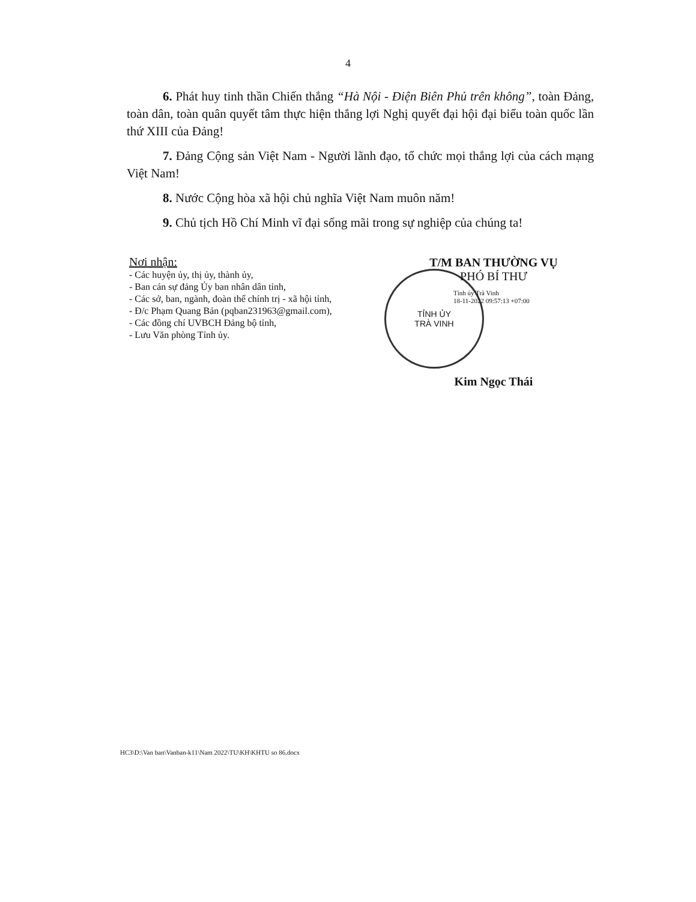4
6. Phát huy tinh thần Chiến thắng “Hà Nội - Điện Biên Phủ trên không”, toàn Đảng, toàn dân, toàn quân quyết tâm thực hiện thắng lợi Nghị quyết đại hội đại biểu toàn quốc lần thứ XIII của Đảng!
7. Đảng Cộng sản Việt Nam - Người lãnh đạo, tổ chức mọi thắng lợi của cách mạng Việt Nam!
8. Nước Cộng hòa xã hội chủ nghĩa Việt Nam muôn năm!
9. Chủ tịch Hồ Chí Minh vĩ đại sống mãi trong sự nghiệp của chúng ta!
Nơi nhận:
- Các huyện ủy, thị ủy, thành ủy,
- Ban cán sự đảng Ủy ban nhân dân tỉnh,
- Các sở, ban, ngành, đoàn thể chính trị - xã hội tỉnh,
- Đ/c Phạm Quang Bản (pqban231963@gmail.com),
- Các đồng chí UVBCH Đảng bộ tỉnh,
- Lưu Văn phòng Tỉnh ủy.
T/M BAN THƯỜNG VỤ
PHÓ BÍ THƯ
Tỉnh ủy Trà Vinh
18-11-2022 09:57:13 +07:00
TỈNH ỦY
TRÀ VINH
Kim Ngọc Thái
HC3\D:\Van ban\Vanban-k11\Nam 2022\TU\KH\KHTU so 86.docx